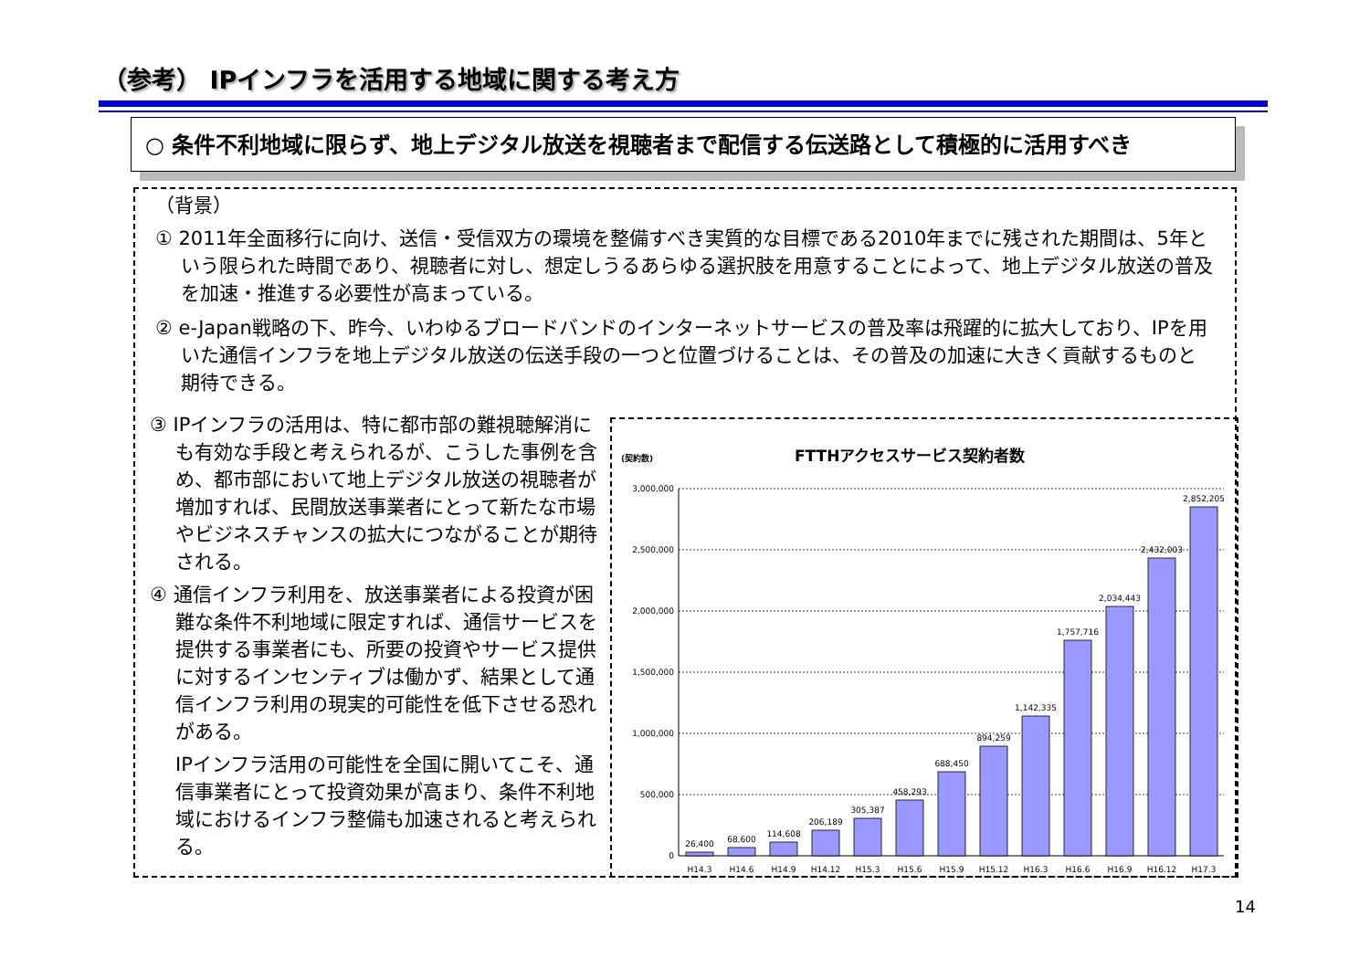（参考） IPインフラを活用する地域に関する考え方
○ 条件不利地域に限らず、地上デジタル放送を視聴者まで配信する伝送路として積極的に活用すべき
（背景）
① 2011年全面移行に向け、送信・受信双方の環境を整備すべき実質的な目標である2010年までに残された期間は、5年という限られた時間であり、視聴者に対し、想定しうるあらゆる選択肢を用意することによって、地上デジタル放送の普及を加速・推進する必要性が高まっている。
② e-Japan戦略の下、昨今、いわゆるブロードバンドのインターネットサービスの普及率は飛躍的に拡大しており、IPを用いた通信インフラを地上デジタル放送の伝送手段の一つと位置づけることは、その普及の加速に大きく貢献するものと期待できる。
③ IPインフラの活用は、特に都市部の難視聴解消にも有効な手段と考えられるが、こうした事例を含め、都市部において地上デジタル放送の視聴者が増加すれば、民間放送事業者にとって新たな市場やビジネスチャンスの拡大につながることが期待される。
④ 通信インフラ利用を、放送事業者による投資が困難な条件不利地域に限定すれば、通信サービスを提供する事業者にも、所要の投資やサービス提供に対するインセンティブは働かず、結果として通信インフラ利用の現実的可能性を低下させる恐れがある。
IPインフラ活用の可能性を全国に開いてこそ、通信事業者にとって投資効果が高まり、条件不利地域におけるインフラ整備も加速されると考えられる。
(契約数)
FTTHアクセスサービス契約者数
3,000,000
2,500,000
2,000,000
1,500,000
1,000,000
500,000
0
26,400
68,600
114,608
206,189
305,387
458,293
688,450
894,259
1,142,335
1,757,716
2,034,443
2,432,003
2,852,205
H14.3
H14.6
H14.9
H14.12
H15.3
H15.6
H15.9
H15.12
H16.3
H16.6
H16.9
H16.12
H17.3
14